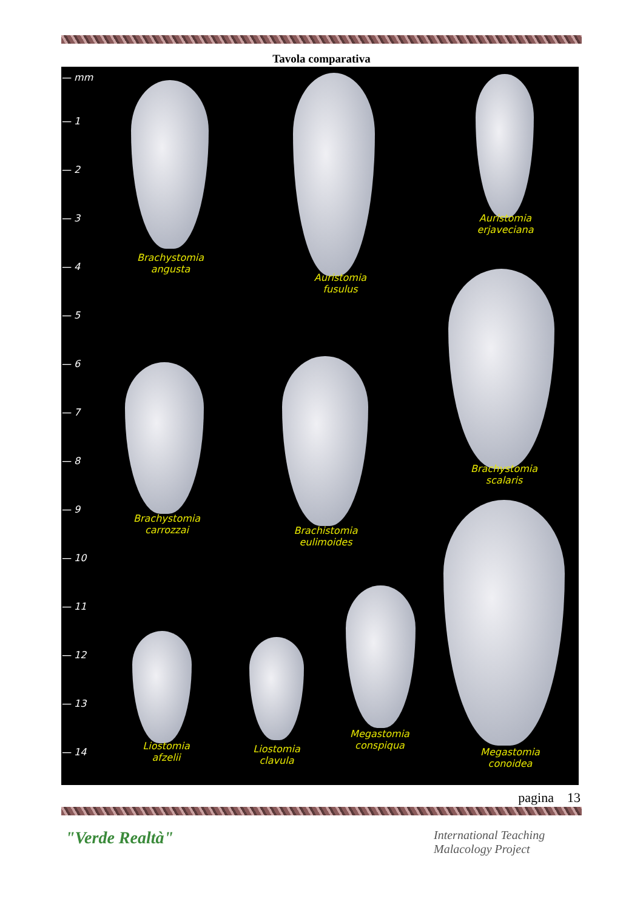Tavola comparativa
— mm
— 1
— 2
— 3
— 4
— 5
— 6
— 7
— 8
— 9
— 10
— 11
— 12
— 13
— 14
Brachystomia
angusta
Auristomia
fusulus
Auristomia
erjaveciana
Brachystomia
scalaris
Brachystomia
carrozzai
Brachistomia
eulimoides
Liostomia
afzelii
Liostomia
clavula
Megastomia
conspiqua
Megastomia
conoidea
pagina 13
"Verde Realtà"
International Teaching
Malacology Project